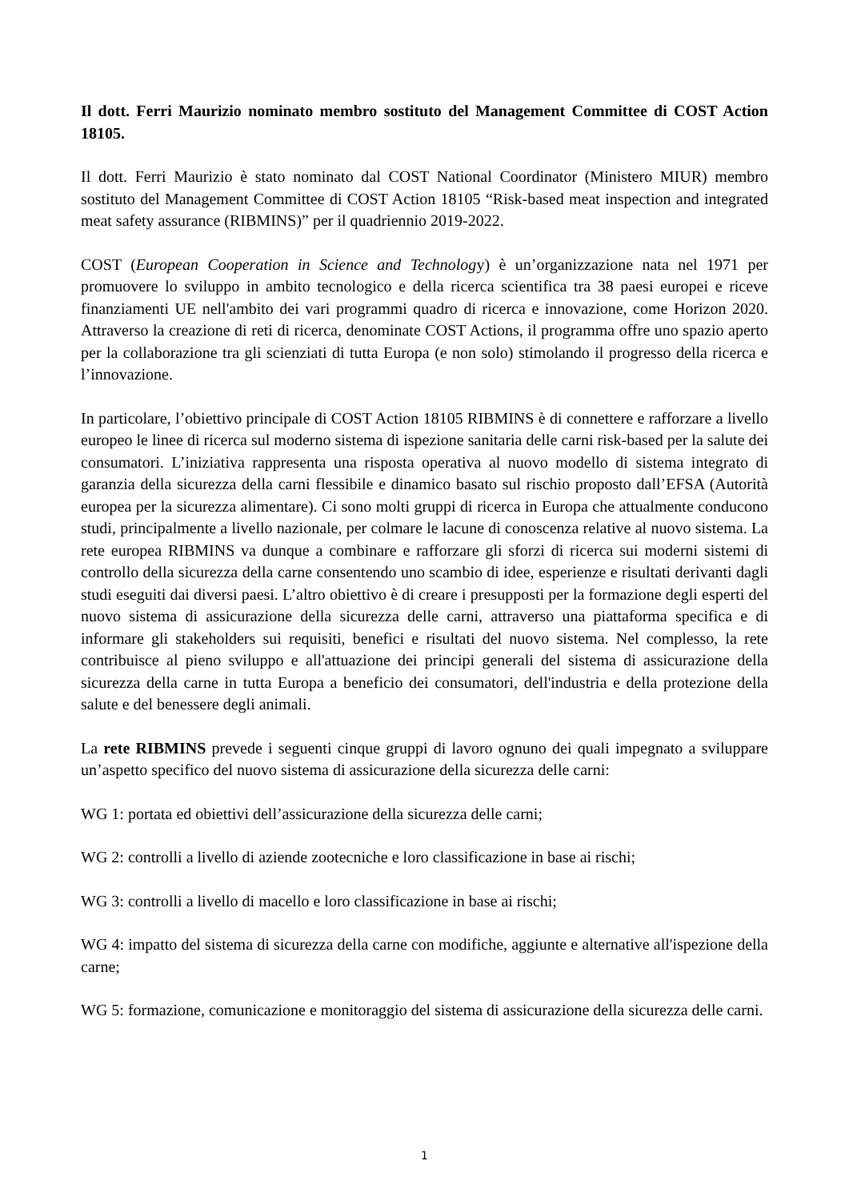Il dott. Ferri Maurizio nominato membro sostituto del Management Committee di COST Action 18105.
Il dott. Ferri Maurizio è stato nominato dal COST National Coordinator (Ministero MIUR) membro sostituto del Management Committee di COST Action 18105 “Risk-based meat inspection and integrated meat safety assurance (RIBMINS)” per il quadriennio 2019-2022.
COST (European Cooperation in Science and Technology) è un’organizzazione nata nel 1971 per promuovere lo sviluppo in ambito tecnologico e della ricerca scientifica tra 38 paesi europei e riceve finanziamenti UE nell'ambito dei vari programmi quadro di ricerca e innovazione, come Horizon 2020. Attraverso la creazione di reti di ricerca, denominate COST Actions, il programma offre uno spazio aperto per la collaborazione tra gli scienziati di tutta Europa (e non solo) stimolando il progresso della ricerca e l’innovazione.
In particolare, l’obiettivo principale di COST Action 18105 RIBMINS è di connettere e rafforzare a livello europeo le linee di ricerca sul moderno sistema di ispezione sanitaria delle carni risk-based per la salute dei consumatori. L’iniziativa rappresenta una risposta operativa al nuovo modello di sistema integrato di garanzia della sicurezza della carni flessibile e dinamico basato sul rischio proposto dall’EFSA (Autorità europea per la sicurezza alimentare). Ci sono molti gruppi di ricerca in Europa che attualmente conducono studi, principalmente a livello nazionale, per colmare le lacune di conoscenza relative al nuovo sistema. La rete europea RIBMINS va dunque a combinare e rafforzare gli sforzi di ricerca sui moderni sistemi di controllo della sicurezza della carne consentendo uno scambio di idee, esperienze e risultati derivanti dagli studi eseguiti dai diversi paesi. L’altro obiettivo è di creare i presupposti per la formazione degli esperti del nuovo sistema di assicurazione della sicurezza delle carni, attraverso una piattaforma specifica e di informare gli stakeholders sui requisiti, benefici e risultati del nuovo sistema. Nel complesso, la rete contribuisce al pieno sviluppo e all'attuazione dei principi generali del sistema di assicurazione della sicurezza della carne in tutta Europa a beneficio dei consumatori, dell'industria e della protezione della salute e del benessere degli animali.
La rete RIBMINS prevede i seguenti cinque gruppi di lavoro ognuno dei quali impegnato a sviluppare un’aspetto specifico del nuovo sistema di assicurazione della sicurezza delle carni:
WG 1: portata ed obiettivi dell’assicurazione della sicurezza delle carni;
WG 2: controlli a livello di aziende zootecniche e loro classificazione in base ai rischi;
WG 3: controlli a livello di macello e loro classificazione in base ai rischi;
WG 4: impatto del sistema di sicurezza della carne con modifiche, aggiunte e alternative all'ispezione della carne;
WG 5: formazione, comunicazione e monitoraggio del sistema di assicurazione della sicurezza delle carni.
1